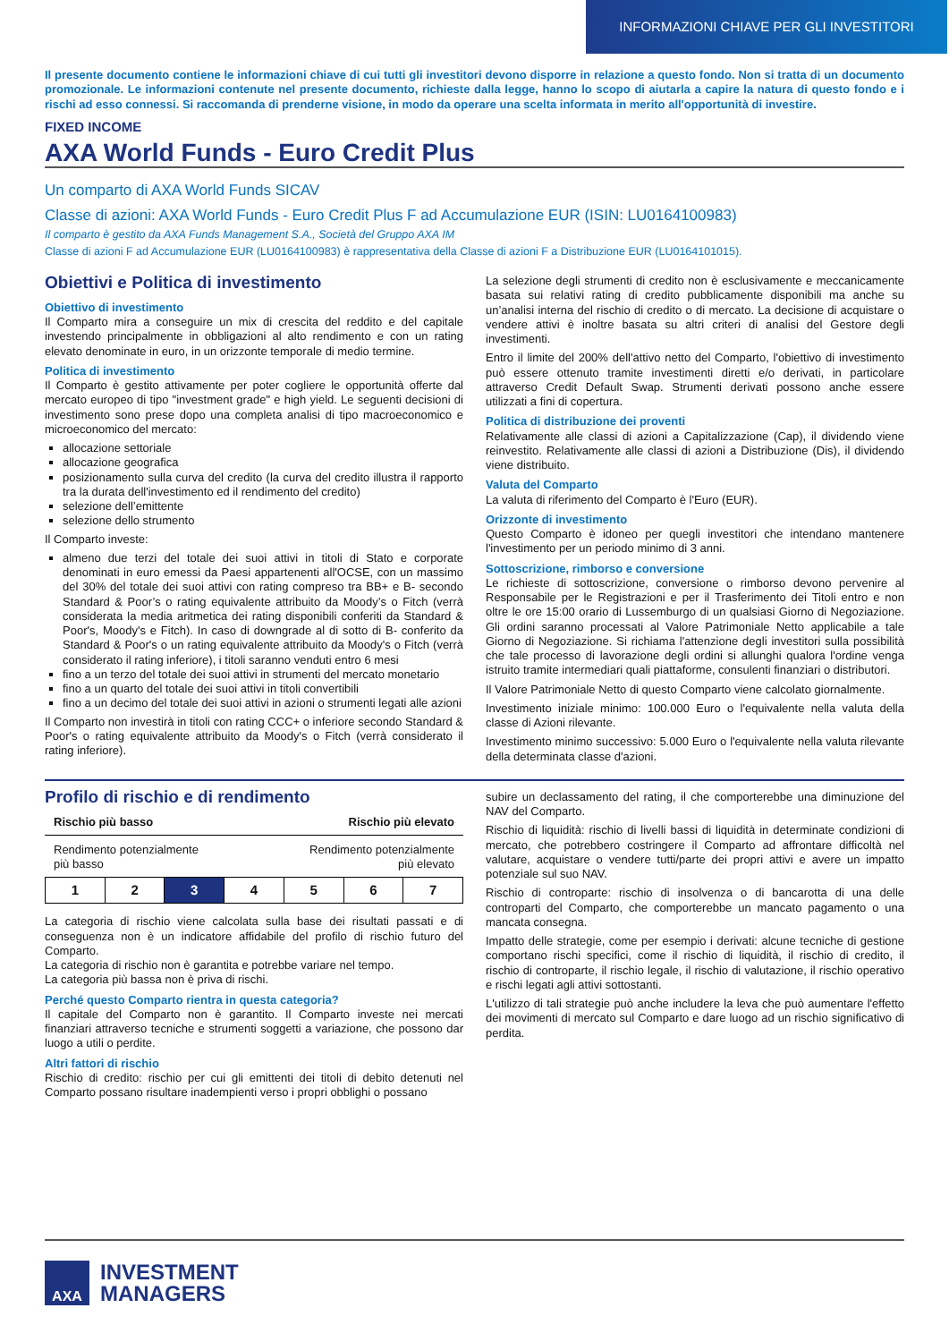INFORMAZIONI CHIAVE PER GLI INVESTITORI
Il presente documento contiene le informazioni chiave di cui tutti gli investitori devono disporre in relazione a questo fondo. Non si tratta di un documento promozionale. Le informazioni contenute nel presente documento, richieste dalla legge, hanno lo scopo di aiutarla a capire la natura di questo fondo e i rischi ad esso connessi. Si raccomanda di prenderne visione, in modo da operare una scelta informata in merito all'opportunità di investire.
FIXED INCOME
AXA World Funds - Euro Credit Plus
Un comparto di AXA World Funds SICAV
Classe di azioni: AXA World Funds - Euro Credit Plus F ad Accumulazione EUR (ISIN: LU0164100983)
Il comparto è gestito da AXA Funds Management S.A., Società del Gruppo AXA IM
Classe di azioni F ad Accumulazione EUR (LU0164100983) è rappresentativa della Classe di azioni F a Distribuzione EUR (LU0164101015).
Obiettivi e Politica di investimento
Obiettivo di investimento
Il Comparto mira a conseguire un mix di crescita del reddito e del capitale investendo principalmente in obbligazioni al alto rendimento e con un rating elevato denominate in euro, in un orizzonte temporale di medio termine.
Politica di investimento
Il Comparto è gestito attivamente per poter cogliere le opportunità offerte dal mercato europeo di tipo "investment grade" e high yield. Le seguenti decisioni di investimento sono prese dopo una completa analisi di tipo macroeconomico e microeconomico del mercato:
allocazione settoriale
allocazione geografica
posizionamento sulla curva del credito (la curva del credito illustra il rapporto tra la durata dell'investimento ed il rendimento del credito)
selezione dell’emittente
selezione dello strumento
Il Comparto investe:
almeno due terzi del totale dei suoi attivi in titoli di Stato e corporate denominati in euro emessi da Paesi appartenenti all'OCSE, con un massimo del 30% del totale dei suoi attivi con rating compreso tra BB+ e B- secondo Standard & Poor’s o rating equivalente attribuito da Moody’s o Fitch (verrà considerata la media aritmetica dei rating disponibili conferiti da Standard & Poor's, Moody's e Fitch). In caso di downgrade al di sotto di B- conferito da Standard & Poor's o un rating equivalente attribuito da Moody's o Fitch (verrà considerato il rating inferiore), i titoli saranno venduti entro 6 mesi
fino a un terzo del totale dei suoi attivi in strumenti del mercato monetario
fino a un quarto del totale dei suoi attivi in titoli convertibili
fino a un decimo del totale dei suoi attivi in azioni o strumenti legati alle azioni
Il Comparto non investirà in titoli con rating CCC+ o inferiore secondo Standard & Poor's o rating equivalente attribuito da Moody's o Fitch (verrà considerato il rating inferiore).
La selezione degli strumenti di credito non è esclusivamente e meccanicamente basata sui relativi rating di credito pubblicamente disponibili ma anche su un’analisi interna del rischio di credito o di mercato. La decisione di acquistare o vendere attivi è inoltre basata su altri criteri di analisi del Gestore degli investimenti.
Entro il limite del 200% dell'attivo netto del Comparto, l'obiettivo di investimento può essere ottenuto tramite investimenti diretti e/o derivati, in particolare attraverso Credit Default Swap. Strumenti derivati possono anche essere utilizzati a fini di copertura.
Politica di distribuzione dei proventi
Relativamente alle classi di azioni a Capitalizzazione (Cap), il dividendo viene reinvestito. Relativamente alle classi di azioni a Distribuzione (Dis), il dividendo viene distribuito.
Valuta del Comparto
La valuta di riferimento del Comparto è l'Euro (EUR).
Orizzonte di investimento
Questo Comparto è idoneo per quegli investitori che intendano mantenere l'investimento per un periodo minimo di 3 anni.
Sottoscrizione, rimborso e conversione
Le richieste di sottoscrizione, conversione o rimborso devono pervenire al Responsabile per le Registrazioni e per il Trasferimento dei Titoli entro e non oltre le ore 15:00 orario di Lussemburgo di un qualsiasi Giorno di Negoziazione. Gli ordini saranno processati al Valore Patrimoniale Netto applicabile a tale Giorno di Negoziazione. Si richiama l'attenzione degli investitori sulla possibilità che tale processo di lavorazione degli ordini si allunghi qualora l'ordine venga istruito tramite intermediari quali piattaforme, consulenti finanziari o distributori.
Il Valore Patrimoniale Netto di questo Comparto viene calcolato giornalmente.
Investimento iniziale minimo: 100.000 Euro o l'equivalente nella valuta della classe di Azioni rilevante.
Investimento minimo successivo: 5.000 Euro o l'equivalente nella valuta rilevante della determinata classe d'azioni.
Profilo di rischio e di rendimento
Rischio più basso Rischio più elevato
Rendimento potenzialmente
più basso Rendimento potenzialmente
più elevato
| 1 | 2 | 3 | 4 | 5 | 6 | 7 |
La categoria di rischio viene calcolata sulla base dei risultati passati e di conseguenza non è un indicatore affidabile del profilo di rischio futuro del Comparto.
La categoria di rischio non è garantita e potrebbe variare nel tempo.
La categoria più bassa non è priva di rischi.
Perché questo Comparto rientra in questa categoria?
Il capitale del Comparto non è garantito. Il Comparto investe nei mercati finanziari attraverso tecniche e strumenti soggetti a variazione, che possono dar luogo a utili o perdite.
Altri fattori di rischio
Rischio di credito: rischio per cui gli emittenti dei titoli di debito detenuti nel Comparto possano risultare inadempienti verso i propri obblighi o possano
subire un declassamento del rating, il che comporterebbe una diminuzione del NAV del Comparto.
Rischio di liquidità: rischio di livelli bassi di liquidità in determinate condizioni di mercato, che potrebbero costringere il Comparto ad affrontare difficoltà nel valutare, acquistare o vendere tutti/parte dei propri attivi e avere un impatto potenziale sul suo NAV.
Rischio di controparte: rischio di insolvenza o di bancarotta di una delle controparti del Comparto, che comporterebbe un mancato pagamento o una mancata consegna.
Impatto delle strategie, come per esempio i derivati: alcune tecniche di gestione comportano rischi specifici, come il rischio di liquidità, il rischio di credito, il rischio di controparte, il rischio legale, il rischio di valutazione, il rischio operativo e rischi legati agli attivi sottostanti.
L'utilizzo di tali strategie può anche includere la leva che può aumentare l'effetto dei movimenti di mercato sul Comparto e dare luogo ad un rischio significativo di perdita.
AXA
INVESTMENT
MANAGERS